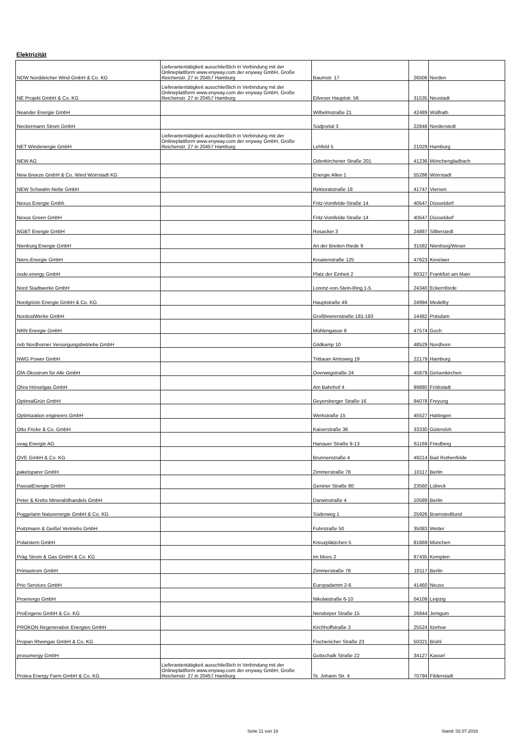Elektrizität
| NDW Norddeicher Wind GmbH & Co. KG | Lieferantentätigkeit ausschließlich in Verbindung mit der Onlineplattform www.enyway.com der enyway GmbH, Große Reichenstr. 27 in 20457 Hamburg | Baumstr. 17 | 26506 | Norden |
| NE Projekt GmbH & Co. KG | Lieferantentätigkeit ausschließlich in Verbindung mit der Onlineplattform www.enyway.com der enyway GmbH, Große Reichenstr. 27 in 20457 Hamburg | Eilveser Hauptstr. 56 | 31535 | Neustadt |
| Neander Energie GmbH | | Wilhelmstraße 21 | 42489 | Wülfrath |
| Neckermann Strom GmbH | | Südportal 3 | 22848 | Norderstedt |
| NET Windenergie GmbH | Lieferantentätigkeit ausschließlich in Verbindung mit der Onlineplattform www.enyway.com der enyway GmbH, Große Reichenstr. 27 in 20457 Hamburg | Lehfeld 5 | 21029 | Hamburg |
| NEW AG | | Odenkirchener Straße 201 | 41236 | Mönchengladbach |
| New Breeze GmbH & Co. Wind Wörrstadt KG | | Energie Allee 1 | 55286 | Wörrstadt |
| NEW Schwalm-Nette GmbH | | Rektoratstraße 18 | 41747 | Viersen |
| Nexus Energie Gmbh | | Fritz-Vomfelde-Straße 14 | 40547 | Düsseldorf |
| Nexus Green GmbH | | Fritz-Vomfelde-Straße 14 | 40547 | Düsseldorf |
| NGBT Energie GmbH | | Rosacker 3 | 24887 | Silberstedt |
| Nienburg Energie GmbH | | An der Breiten Riede 9 | 31582 | Nienburg/Weser |
| Niers-Energie GmbH | | Kroatenstraße 125 | 47623 | Kevelaer |
| node.energy GmbH | | Platz der Einheit 2 | 60327 | Frankfurt am Main |
| Nord Stadtwerke GmbH | | Lorenz-von-Stein-Ring 1-5 | 24340 | Eckernförde |
| Nordgröön Energie GmbH & Co. KG | | Hauptstraße 49 | 24994 | Medelby |
| NordostWerke GmbH | | Großbeerenstraße 181-183 | 14482 | Potsdam |
| NRN Energie GmbH | | Mühlengasse 9 | 47574 | Goch |
| nvb Nordhorner Versorgungsbetriebe GmbH | | Gildkamp 10 | 48529 | Nordhorn |
| NWG Power GmbH | | Trittauer Amtsweg 19 | 22179 | Hamburg |
| ÖfA Ökostrom für Alle GmbH | | Overwegstraße 24 | 45879 | Gelsenkirchen |
| Ohra Hörselgas GmbH | | Am Bahnhof 4 | 99880 | Fröttstädt |
| OptimalGrün GmbH | | Geyersberger Straße 16 | 94078 | Freyung |
| Optimization engineers GmbH | | Werkstraße 15 | 45527 | Hattingen |
| Otto Fricke & Co. GmbH | | Kaiserstraße 36 | 33330 | Gütersloh |
| ovag Energie AG | | Hanauer Straße 9-13 | 61169 | Friedberg |
| OVE GmbH & Co. KG | | Brunnenstraße 4 | 49214 | Bad Rothenfelde |
| paketsparer GmbH | | Zimmerstraße 78 | 10117 | Berlin |
| PassatEnergie GmbH | | Geniner Straße 80 | 23560 | Lübeck |
| Peter & Krebs Mineralölhandels GmbH | | Darwinstraße 4 | 10589 | Berlin |
| Poggelann Naturenergie GmbH & Co. KG | | Süderweg 1 | 25926 | Bramstedtlund |
| Poitzmann & Geißel Vertriebs GmbH | | Fuhrstraße 50 | 35083 | Wetter |
| Polarstern GmbH | | Kreuzplätzchen 5 | 81669 | München |
| Präg Strom & Gas GmbH & Co. KG | | Im Moos 2 | 87435 | Kempten |
| Primastrom GmbH | | Zimmerstraße 78 | 10117 | Berlin |
| Prio Services GmbH | | Europadamm 2-6 | 41460 | Neuss |
| Proenergo GmbH | | Nikolaistraße 6-10 | 04109 | Leipzig |
| ProEngeno GmbH & Co. KG | | Nendorper Straße 15 | 26844 | Jemgum |
| PROKON Regenerative Energien GmbH | | Kirchhoffstraße 3 | 25524 | Itzehoe |
| Propan Rheingas GmbH & Co. KG | | Fischenicher Straße 23 | 50321 | Brühl |
| prosumergy GmbH | | Gottschalk Straße 22 | 34127 | Kassel |
| Protea Energy Farm GmbH & Co. KG | Lieferantentätigkeit ausschließlich in Verbindung mit der Onlineplattform www.enyway.com der enyway GmbH, Große Reichenstr. 27 in 20457 Hamburg | St. Johann Str. 4 | 70794 | Filderstadt |
Seite 11 von 18 Stand: 02.07.2018